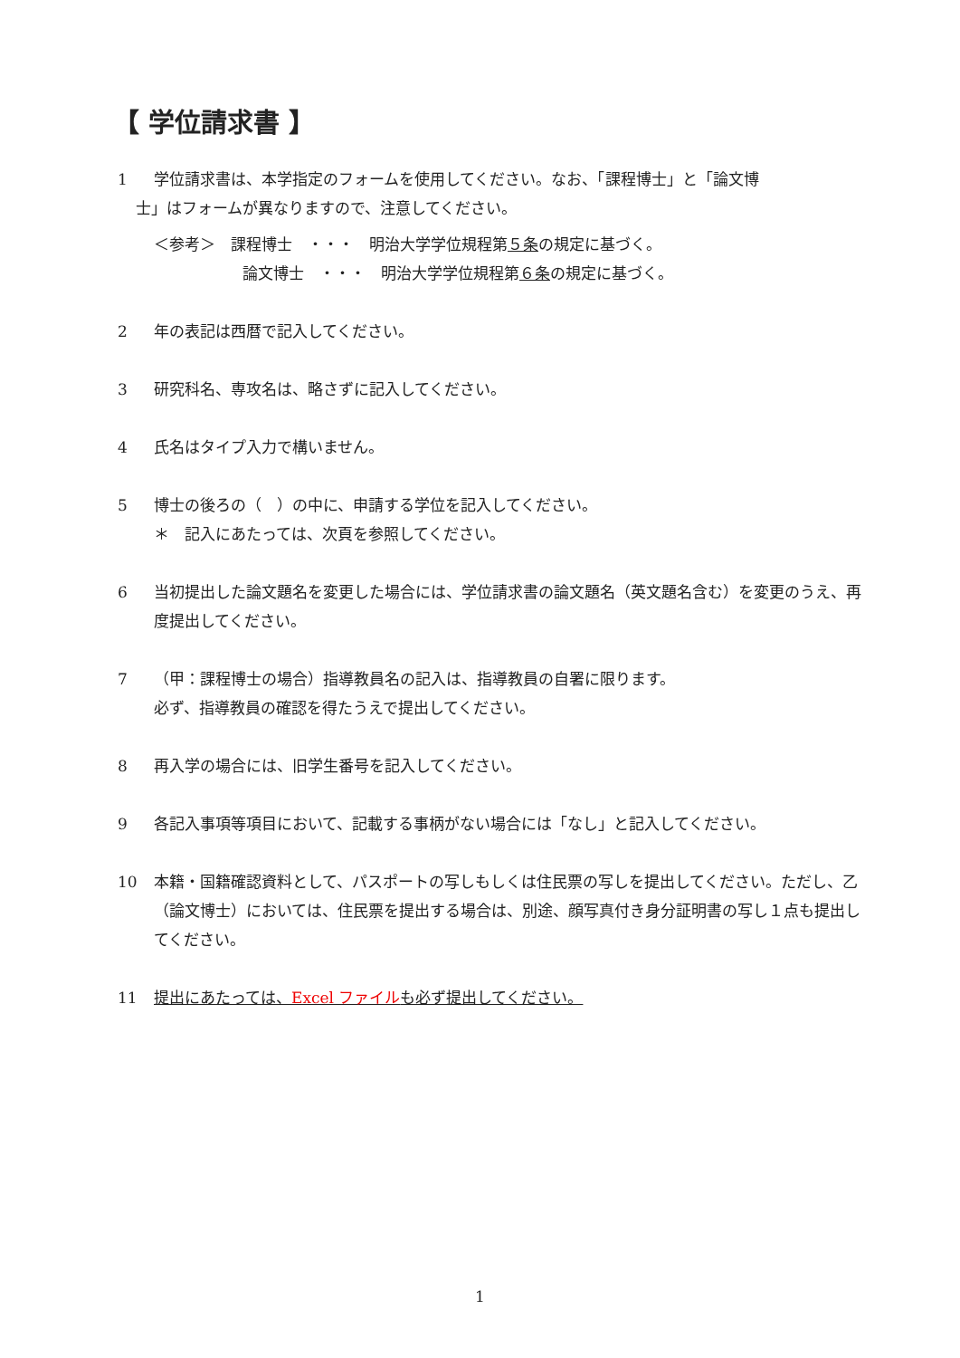【 学位請求書 】
1 学位請求書は、本学指定のフォームを使用してください。なお、「課程博士」と「論文博
士」はフォームが異なりますので、注意してください。
＜参考＞　課程博士　・・・　明治大学学位規程第５条の規定に基づく。
論文博士　・・・　明治大学学位規程第６条の規定に基づく。
2 年の表記は西暦で記入してください。
3 研究科名、専攻名は、略さずに記入してください。
4 氏名はタイプ入力で構いません。
5 博士の後ろの（　）の中に、申請する学位を記入してください。
＊　記入にあたっては、次頁を参照してください。
6 当初提出した論文題名を変更した場合には、学位請求書の論文題名（英文題名含む）を変更のうえ、再度提出してください。
7 （甲：課程博士の場合）指導教員名の記入は、指導教員の自署に限ります。
必ず、指導教員の確認を得たうえで提出してください。
8 再入学の場合には、旧学生番号を記入してください。
9 各記入事項等項目において、記載する事柄がない場合には「なし」と記入してください。
10 本籍・国籍確認資料として、パスポートの写しもしくは住民票の写しを提出してください。ただし、乙（論文博士）においては、住民票を提出する場合は、別途、顔写真付き身分証明書の写し１点も提出してください。
11 提出にあたっては、Excel ファイルも必ず提出してください。
1